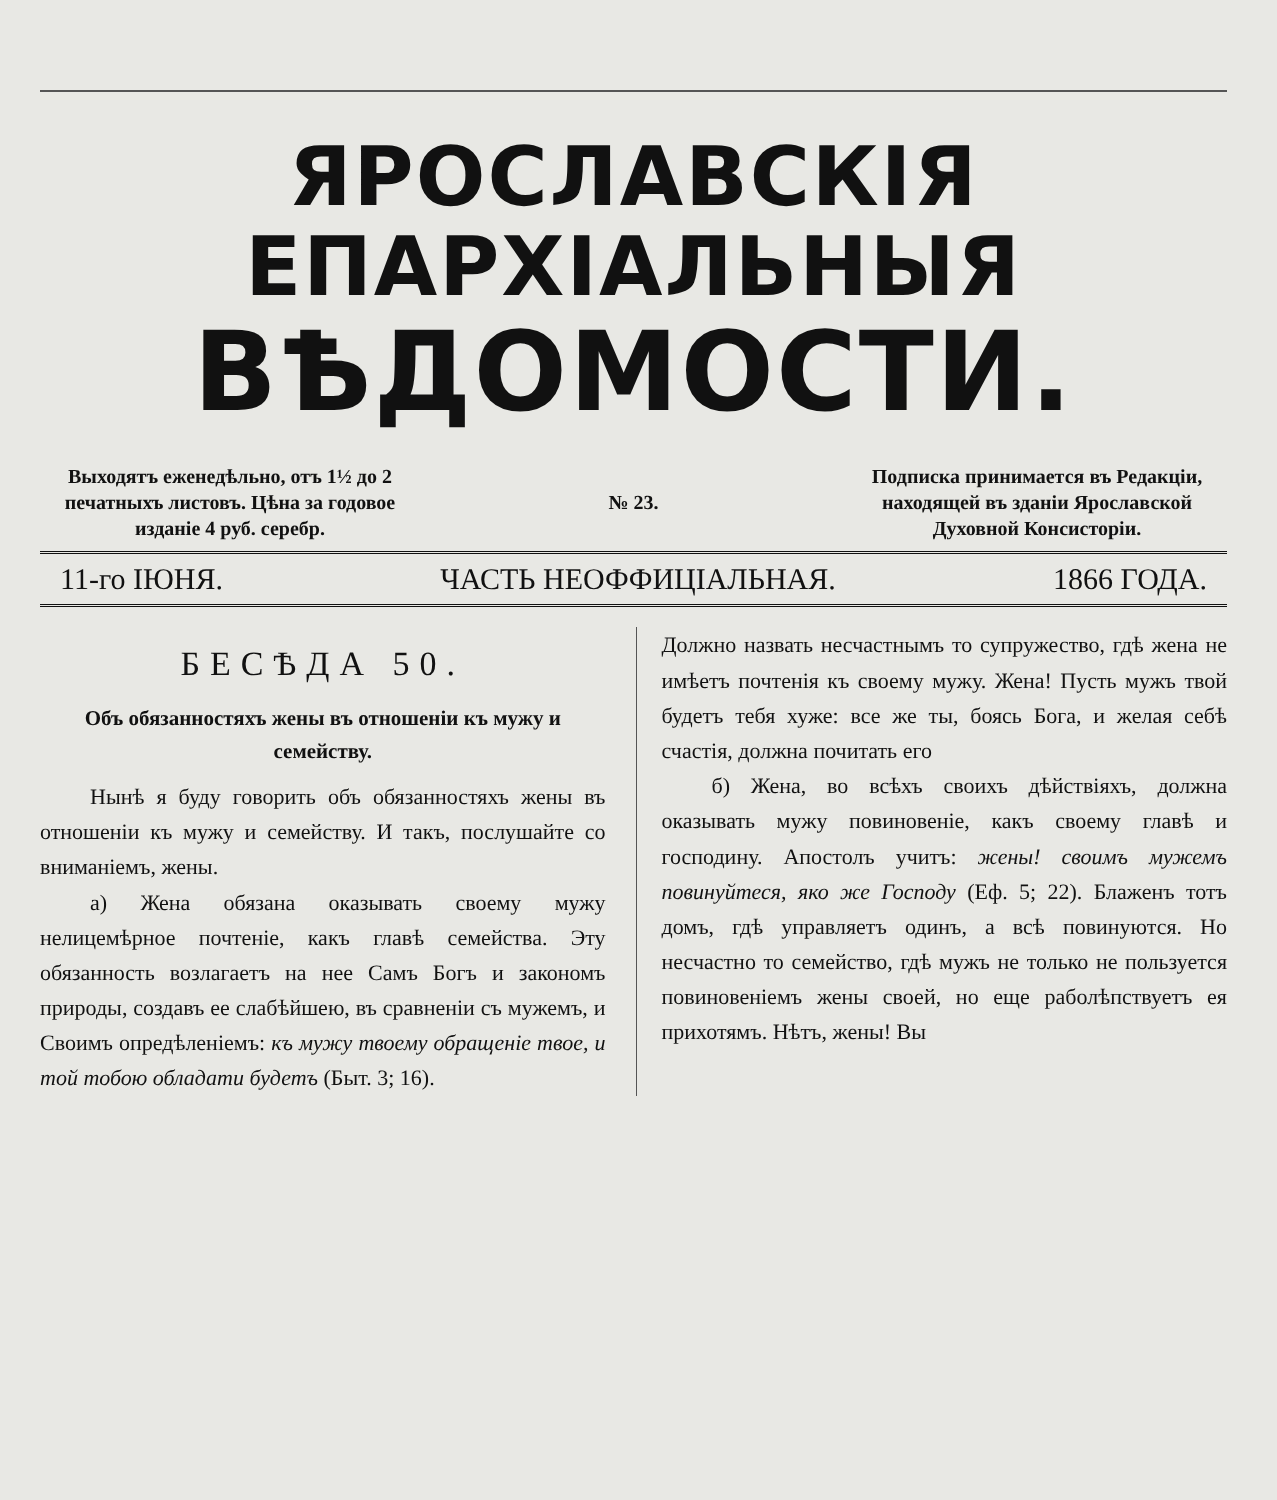ЯРОСЛАВСКІЯ ЕПАРХІАЛЬНЫЯ
ВѢДОМОСТИ.
Выходятъ еженедѣльно, отъ 1½ до 2 печатныхъ листовъ. Цѣна за годовое изданіе 4 руб. серебр.
№ 23.
Подписка принимается въ Редакціи, находящей въ зданіи Ярославской Духовной Консисторіи.
11-го ІЮНЯ. ЧАСТЬ НЕОФФИЦІАЛЬНАЯ. 1866 ГОДА.
БЕСѢДА 50.
Объ обязанностяхъ жены въ отношеніи къ мужу и семейству.
Нынѣ я буду говорить объ обязанностяхъ жены въ отношеніи къ мужу и семейству. И такъ, послушайте со вниманіемъ, жены.
а) Жена обязана оказывать своему мужу нелицемѣрное почтеніе, какъ главѣ семейства. Эту обязанность возлагаетъ на нее Самъ Богъ и закономъ природы, создавъ ее слабѣйшею, въ сравненіи съ мужемъ, и Своимъ опредѣленіемъ: къ мужу твоему обращеніе твое, и той тобою обладати будетъ (Быт. 3; 16).
Должно назвать несчастнымъ то супружество, гдѣ жена не имѣетъ почтенія къ своему мужу. Жена! Пусть мужъ твой будетъ тебя хуже: все же ты, боясь Бога, и желая себѣ счастія, должна почитать его
б) Жена, во всѣхъ своихъ дѣйствіяхъ, должна оказывать мужу повиновеніе, какъ своему главѣ и господину. Апостолъ учитъ: жены! своимъ мужемъ повинуйтеся, яко же Господу (Еф. 5; 22). Блаженъ тотъ домъ, гдѣ управляетъ одинъ, а всѣ повинуются. Но несчастно то семейство, гдѣ мужъ не только не пользуется повиновеніемъ жены своей, но еще раболѣпствуетъ ея прихотямъ. Нѣтъ, жены! Вы